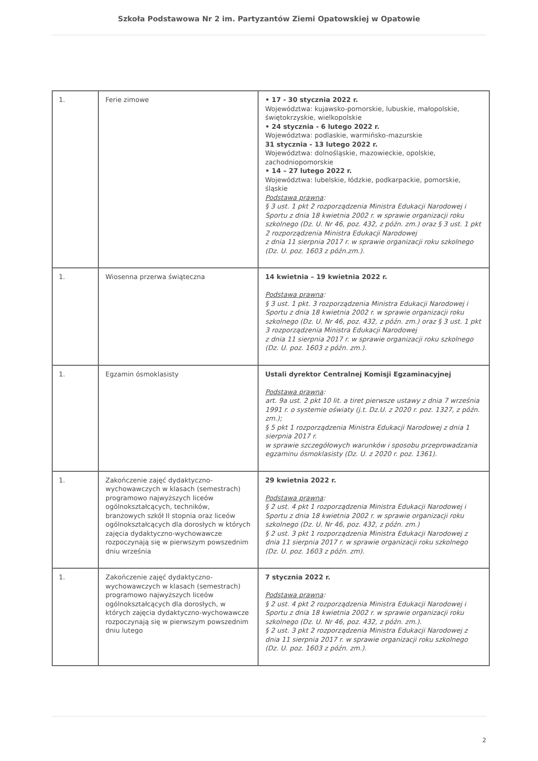Szkoła Podstawowa Nr 2 im. Partyzantów Ziemi Opatowskiej w Opatowie
| 1. | Ferie zimowe | • 17 - 30 stycznia 2022 r. Województwa: kujawsko-pomorskie, lubuskie, małopolskie, świętokrzyskie, wielkopolskie • 24 stycznia - 6 lutego 2022 r. Województwa: podlaskie, warmińsko-mazurskie 31 stycznia - 13 lutego 2022 r. Województwa: dolnośląskie, mazowieckie, opolskie, zachodniopomorskie • 14 – 27 lutego 2022 r. Województwa: lubelskie, łódzkie, podkarpackie, pomorskie, śląskie Podstawa prawna : § 3 ust. 1 pkt 2 rozporządzenia Ministra Edukacji Narodowej i Sportu z dnia 18 kwietnia 2002 r. w sprawie organizacji roku szkolnego (Dz. U. Nr 46, poz. 432, z późn. zm.) oraz § 3 ust. 1 pkt 2 rozporządzenia Ministra Edukacji Narodowej z dnia 11 sierpnia 2017 r. w sprawie organizacji roku szkolnego (Dz. U. poz. 1603 z późn.zm.). |
| 1. | Wiosenna przerwa świąteczna | 14 kwietnia – 19 kwietnia 2022 r. Podstawa prawna : § 3 ust. 1 pkt. 3 rozporządzenia Ministra Edukacji Narodowej i Sportu z dnia 18 kwietnia 2002 r. w sprawie organizacji roku szkolnego (Dz. U. Nr 46, poz. 432, z późn. zm.) oraz § 3 ust. 1 pkt 3 rozporządzenia Ministra Edukacji Narodowej z dnia 11 sierpnia 2017 r. w sprawie organizacji roku szkolnego (Dz. U. poz. 1603 z późn. zm.). |
| 1. | Egzamin ósmoklasisty | Ustali dyrektor Centralnej Komisji Egzaminacyjnej Podstawa prawna : art. 9a ust. 2 pkt 10 lit. a tiret pierwsze ustawy z dnia 7 września 1991 r. o systemie oświaty (j.t. Dz.U. z 2020 r. poz. 1327, z późn. zm.); § 5 pkt 1 rozporządzenia Ministra Edukacji Narodowej z dnia 1 sierpnia 2017 r. w sprawie szczegółowych warunków i sposobu przeprowadzania egzaminu ósmoklasisty (Dz. U. z 2020 r. poz. 1361). |
| 1. | Zakończenie zajęć dydaktyczno-wychowawczych w klasach (semestrach) programowo najwyższych liceów ogólnokształcących, techników, branżowych szkół II stopnia oraz liceów ogólnokształcących dla dorosłych w których zajęcia dydaktyczno-wychowawcze rozpoczynają się w pierwszym powszednim dniu września | 29 kwietnia 2022 r. Podstawa prawna : § 2 ust. 4 pkt 1 rozporządzenia Ministra Edukacji Narodowej i Sportu z dnia 18 kwietnia 2002 r. w sprawie organizacji roku szkolnego (Dz. U. Nr 46, poz. 432, z późn. zm.) § 2 ust. 3 pkt 1 rozporządzenia Ministra Edukacji Narodowej z dnia 11 sierpnia 2017 r. w sprawie organizacji roku szkolnego (Dz. U. poz. 1603 z późn. zm). |
| 1. | Zakończenie zajęć dydaktyczno-wychowawczych w klasach (semestrach) programowo najwyższych liceów ogólnokształcących dla dorosłych, w których zajęcia dydaktyczno-wychowawcze rozpoczynają się w pierwszym powszednim dniu lutego | 7 stycznia 2022 r. Podstawa prawna : § 2 ust. 4 pkt 2 rozporządzenia Ministra Edukacji Narodowej i Sportu z dnia 18 kwietnia 2002 r. w sprawie organizacji roku szkolnego (Dz. U. Nr 46, poz. 432, z późn. zm.). § 2 ust. 3 pkt 2 rozporządzenia Ministra Edukacji Narodowej z dnia 11 sierpnia 2017 r. w sprawie organizacji roku szkolnego (Dz. U. poz. 1603 z późn. zm.). |
2